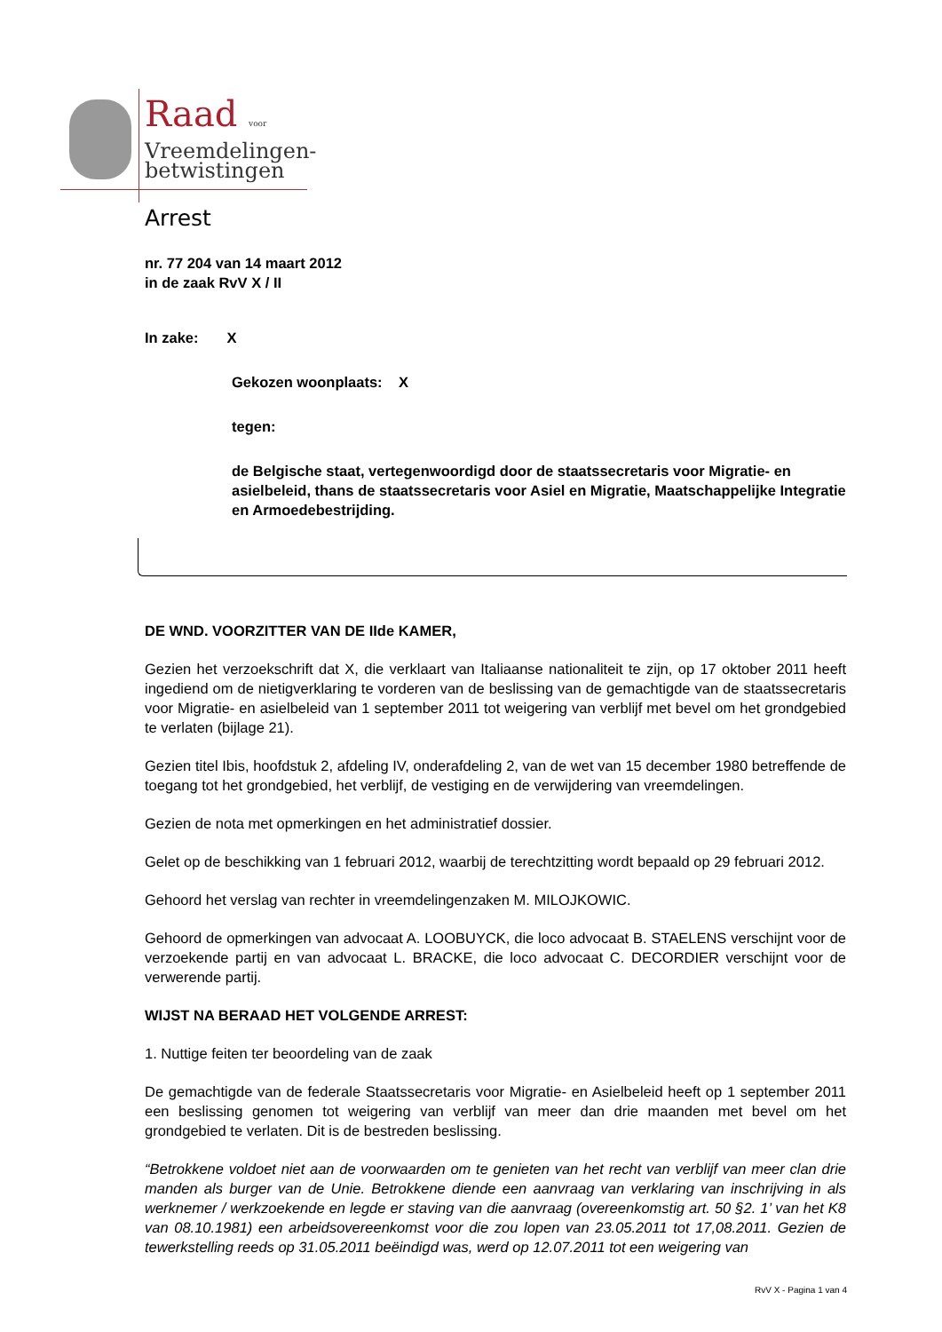Raad voor
Vreemdelingen-
betwistingen
Arrest
nr. 77 204 van 14 maart 2012
in de zaak RvV X / II
In zake: X
Gekozen woonplaats: X
tegen:
de Belgische staat, vertegenwoordigd door de staatssecretaris voor Migratie- en asielbeleid, thans de staatssecretaris voor Asiel en Migratie, Maatschappelijke Integratie en Armoedebestrijding.
DE WND. VOORZITTER VAN DE IIde KAMER,
Gezien het verzoekschrift dat X, die verklaart van Italiaanse nationaliteit te zijn, op 17 oktober 2011 heeft ingediend om de nietigverklaring te vorderen van de beslissing van de gemachtigde van de staatssecretaris voor Migratie- en asielbeleid van 1 september 2011 tot weigering van verblijf met bevel om het grondgebied te verlaten (bijlage 21).
Gezien titel Ibis, hoofdstuk 2, afdeling IV, onderafdeling 2, van de wet van 15 december 1980 betreffende de toegang tot het grondgebied, het verblijf, de vestiging en de verwijdering van vreemdelingen.
Gezien de nota met opmerkingen en het administratief dossier.
Gelet op de beschikking van 1 februari 2012, waarbij de terechtzitting wordt bepaald op 29 februari 2012.
Gehoord het verslag van rechter in vreemdelingenzaken M. MILOJKOWIC.
Gehoord de opmerkingen van advocaat A. LOOBUYCK, die loco advocaat B. STAELENS verschijnt voor de verzoekende partij en van advocaat L. BRACKE, die loco advocaat C. DECORDIER verschijnt voor de verwerende partij.
WIJST NA BERAAD HET VOLGENDE ARREST:
1. Nuttige feiten ter beoordeling van de zaak
De gemachtigde van de federale Staatssecretaris voor Migratie- en Asielbeleid heeft op 1 september 2011 een beslissing genomen tot weigering van verblijf van meer dan drie maanden met bevel om het grondgebied te verlaten. Dit is de bestreden beslissing.
“Betrokkene voldoet niet aan de voorwaarden om te genieten van het recht van verblijf van meer clan drie manden als burger van de Unie. Betrokkene diende een aanvraag van verklaring van inschrijving in als werknemer / werkzoekende en legde er staving van die aanvraag (overeenkomstig art. 50 §2. 1’ van het K8 van 08.10.1981) een arbeidsovereenkomst voor die zou lopen van 23.05.2011 tot 17,08.2011. Gezien de tewerkstelling reeds op 31.05.2011 beëindigd was, werd op 12.07.2011 tot een weigering van
RvV X - Pagina 1 van 4